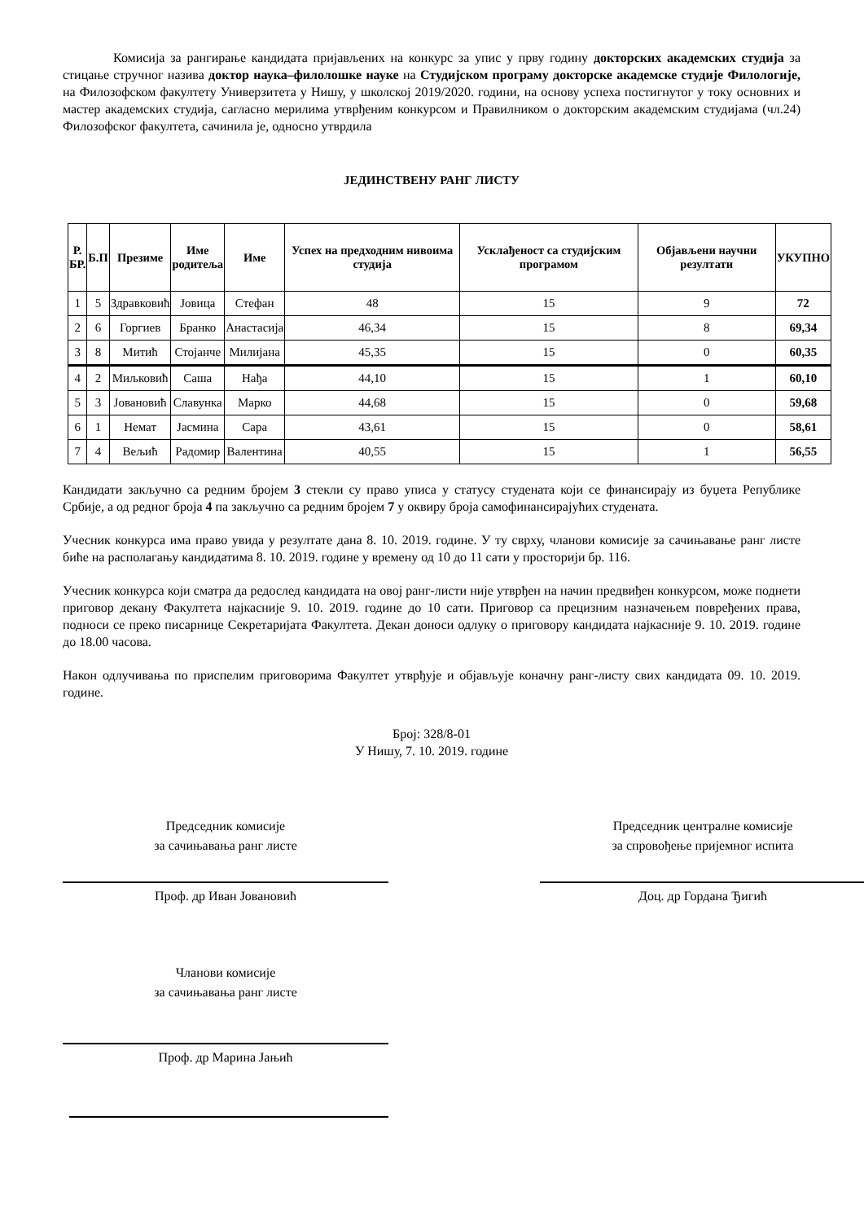Комисија за рангирање кандидата пријављених на конкурс за упис у прву годину докторских академских студија за стицање стручног назива доктор наука–филолошке науке на Студијском програму докторске академске студије Филологије, на Филозофском факултету Универзитета у Нишу, у школској 2019/2020. години, на основу успеха постигнутог у току основних и мастер академских студија, сагласно мерилима утврђеним конкурсом и Правилником о докторским академским студијама (чл.24) Филозофског факултета, сачинила је, односно утврдила
ЈЕДИНСТВЕНУ РАНГ ЛИСТУ
| Р. БР. | Б.П | Презиме | Име родитеља | Име | Успех на предходним нивоима студија | Усклађеност са студијским програмом | Објављени научни резултати | УКУПНО |
| --- | --- | --- | --- | --- | --- | --- | --- | --- |
| 1 | 5 | Здравковић | Јовица | Стефан | 48 | 15 | 9 | 72 |
| 2 | 6 | Горгиев | Бранко | Анастасија | 46,34 | 15 | 8 | 69,34 |
| 3 | 8 | Митић | Стојанче | Милијана | 45,35 | 15 | 0 | 60,35 |
| 4 | 2 | Миљковић | Саша | Нађа | 44,10 | 15 | 1 | 60,10 |
| 5 | 3 | Јовановић | Славунка | Марко | 44,68 | 15 | 0 | 59,68 |
| 6 | 1 | Немат | Јасмина | Сара | 43,61 | 15 | 0 | 58,61 |
| 7 | 4 | Вељић | Радомир | Валентина | 40,55 | 15 | 1 | 56,55 |
Кандидати закључно са редним бројем 3 стекли су право уписа у статусу студената који се финансирају из буџета Републике Србије, а од редног броја 4 па закључно са редним бројем 7 у оквиру броја самофинансирајућих студената.
Учесник конкурса има право увида у резултате дана 8. 10. 2019. године. У ту сврху, чланови комисије за сачињавање ранг листе биће на располагању кандидатима 8. 10. 2019. године у времену од 10 до 11 сати у просторији бр. 116.
Учесник конкурса који сматра да редослед кандидата на овој ранг-листи није утврђен на начин предвиђен конкурсом, може поднети приговор декану Факултета најкасније 9. 10. 2019. године до 10 сати. Приговор са прецизним назначењем повређених права, подноси се преко писарнице Секретаријата Факултета. Декан доноси одлуку о приговору кандидата најкасније 9. 10. 2019. године до 18.00 часова.
Након одлучивања по приспелим приговорима Факултет утврђује и објављује коначну ранг-листу свих кандидата 09. 10. 2019. године.
Број: 328/8-01
У Нишу, 7. 10. 2019. године
Председник комисије
за сачињавања ранг листе
Проф. др Иван Јовановић
Председник централне комисије
за спровођење пријемног испита
Доц. др Гордана Ђигић
Чланови комисије
за сачињавања ранг листе
Проф. др Марина Јањић